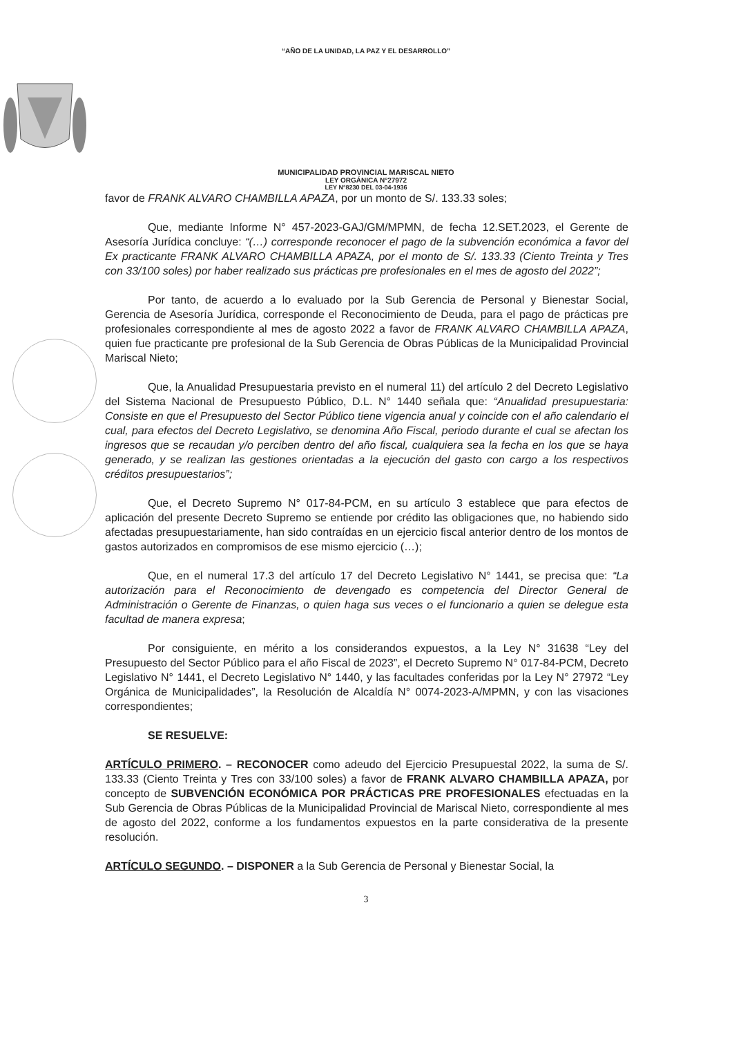“AÑO DE LA UNIDAD, LA PAZ Y EL DESARROLLO”
MUNICIPALIDAD PROVINCIAL MARISCAL NIETO
LEY ORGÁNICA N°27972
LEY N°8230 DEL 03-04-1936
favor de FRANK ALVARO CHAMBILLA APAZA, por un monto de S/. 133.33 soles;
Que, mediante Informe N° 457-2023-GAJ/GM/MPMN, de fecha 12.SET.2023, el Gerente de Asesoría Jurídica concluye: “(…) corresponde reconocer el pago de la subvención económica a favor del Ex practicante FRANK ALVARO CHAMBILLA APAZA, por el monto de S/. 133.33 (Ciento Treinta y Tres con 33/100 soles) por haber realizado sus prácticas pre profesionales en el mes de agosto del 2022”;
Por tanto, de acuerdo a lo evaluado por la Sub Gerencia de Personal y Bienestar Social, Gerencia de Asesoría Jurídica, corresponde el Reconocimiento de Deuda, para el pago de prácticas pre profesionales correspondiente al mes de agosto 2022 a favor de FRANK ALVARO CHAMBILLA APAZA, quien fue practicante pre profesional de la Sub Gerencia de Obras Públicas de la Municipalidad Provincial Mariscal Nieto;
Que, la Anualidad Presupuestaria previsto en el numeral 11) del artículo 2 del Decreto Legislativo del Sistema Nacional de Presupuesto Público, D.L. N° 1440 señala que: “Anualidad presupuestaria: Consiste en que el Presupuesto del Sector Público tiene vigencia anual y coincide con el año calendario el cual, para efectos del Decreto Legislativo, se denomina Año Fiscal, periodo durante el cual se afectan los ingresos que se recaudan y/o perciben dentro del año fiscal, cualquiera sea la fecha en los que se haya generado, y se realizan las gestiones orientadas a la ejecución del gasto con cargo a los respectivos créditos presupuestarios”;
Que, el Decreto Supremo N° 017-84-PCM, en su artículo 3 establece que para efectos de aplicación del presente Decreto Supremo se entiende por crédito las obligaciones que, no habiendo sido afectadas presupuestariamente, han sido contraídas en un ejercicio fiscal anterior dentro de los montos de gastos autorizados en compromisos de ese mismo ejercicio (…);
Que, en el numeral 17.3 del artículo 17 del Decreto Legislativo N° 1441, se precisa que: “La autorización para el Reconocimiento de devengado es competencia del Director General de Administración o Gerente de Finanzas, o quien haga sus veces o el funcionario a quien se delegue esta facultad de manera expresa;
Por consiguiente, en mérito a los considerandos expuestos, a la Ley N° 31638 “Ley del Presupuesto del Sector Público para el año Fiscal de 2023”, el Decreto Supremo N° 017-84-PCM, Decreto Legislativo N° 1441, el Decreto Legislativo N° 1440, y las facultades conferidas por la Ley N° 27972 “Ley Orgánica de Municipalidades”, la Resolución de Alcaldía N° 0074-2023-A/MPMN, y con las visaciones correspondientes;
SE RESUELVE:
ARTÍCULO PRIMERO. – RECONOCER como adeudo del Ejercicio Presupuestal 2022, la suma de S/. 133.33 (Ciento Treinta y Tres con 33/100 soles) a favor de FRANK ALVARO CHAMBILLA APAZA, por concepto de SUBVENCIÓN ECONÓMICA POR PRÁCTICAS PRE PROFESIONALES efectuadas en la Sub Gerencia de Obras Públicas de la Municipalidad Provincial de Mariscal Nieto, correspondiente al mes de agosto del 2022, conforme a los fundamentos expuestos en la parte considerativa de la presente resolución.
ARTÍCULO SEGUNDO. – DISPONER a la Sub Gerencia de Personal y Bienestar Social, la
3